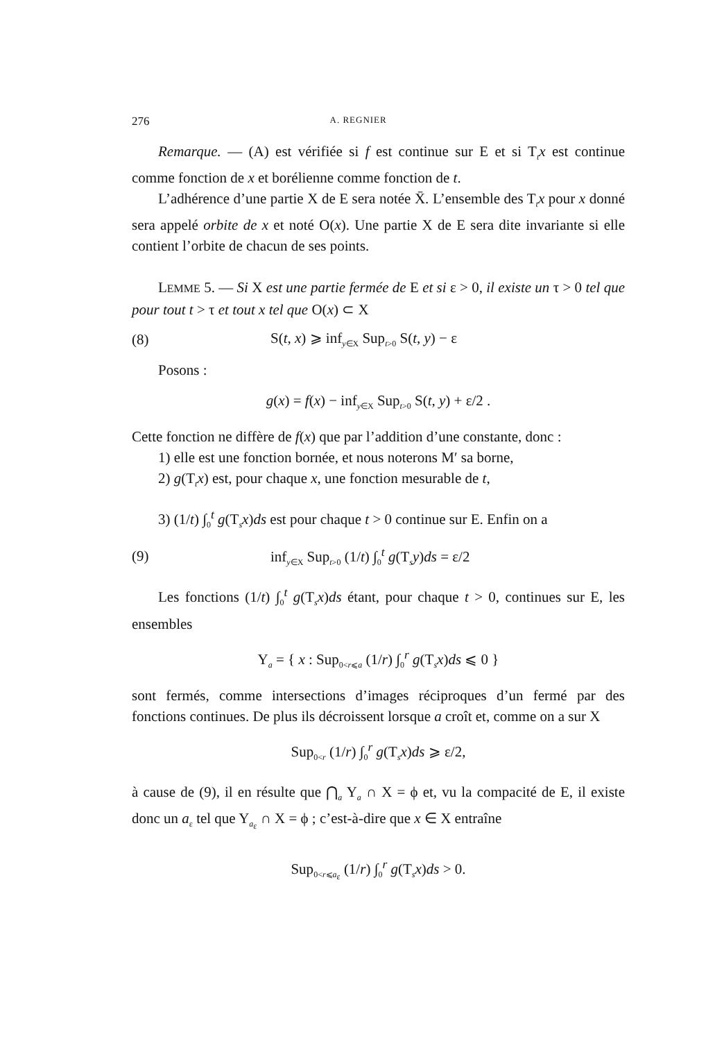276 A. REGNIER
Remarque. — (A) est vérifiée si f est continue sur E et si T<sub>t</sub>x est continue comme fonction de x et borélienne comme fonction de t.
L’adhérence d’une partie X de E sera notée X̄. L’ensemble des T<sub>t</sub>x pour x donné sera appelé orbite de x et noté O(x). Une partie X de E sera dite invariante si elle contient l’orbite de chacun de ses points.
LEMME 5. — Si X est une partie fermée de E et si ε > 0, il existe un τ > 0 tel que pour tout t > τ et tout x tel que O(x) ⊂ X
(8) S(t, x) ⩾ inf<sub>y∈X</sub> Sup<sub>t>0</sub> S(t, y) − ε
Posons :
g(x) = f(x) − inf<sub>y∈X</sub> Sup<sub>t>0</sub> S(t, y) + ε/2 .
Cette fonction ne diffère de f(x) que par l’addition d’une constante, donc :
1) elle est une fonction bornée, et nous noterons M′ sa borne,
2) g(T<sub>t</sub>x) est, pour chaque x, une fonction mesurable de t,
3) (1/t) ∫<sub>0</sub><sup>t</sup> g(T<sub>s</sub>x)ds est pour chaque t > 0 continue sur E. Enfin on a
(9) inf<sub>y∈X</sub> Sup<sub>t>0</sub> (1/t) ∫<sub>0</sub><sup>t</sup> g(T<sub>s</sub>y)ds = ε/2
Les fonctions (1/t) ∫<sub>0</sub><sup>t</sup> g(T<sub>s</sub>x)ds étant, pour chaque t > 0, continues sur E, les ensembles
Y<sub>a</sub> = { x : Sup<sub>0<r⩽a</sub> (1/r) ∫<sub>0</sub><sup>r</sup> g(T<sub>s</sub>x)ds ⩽ 0 }
sont fermés, comme intersections d’images réciproques d’un fermé par des fonctions continues. De plus ils décroissent lorsque a croît et, comme on a sur X
Sup<sub>0<r</sub> (1/r) ∫<sub>0</sub><sup>r</sup> g(T<sub>s</sub>x)ds ⩾ ε/2,
à cause de (9), il en résulte que ⋂<sub>a</sub> Y<sub>a</sub> ∩ X = ϕ et, vu la compacité de E, il existe donc un a<sub>ε</sub> tel que Y<sub>a<sub>ε</sub></sub> ∩ X = ϕ ; c’est-à-dire que x ∈ X entraîne
Sup<sub>0<r⩽a<sub>ε</sub></sub> (1/r) ∫<sub>0</sub><sup>r</sup> g(T<sub>s</sub>x)ds > 0.